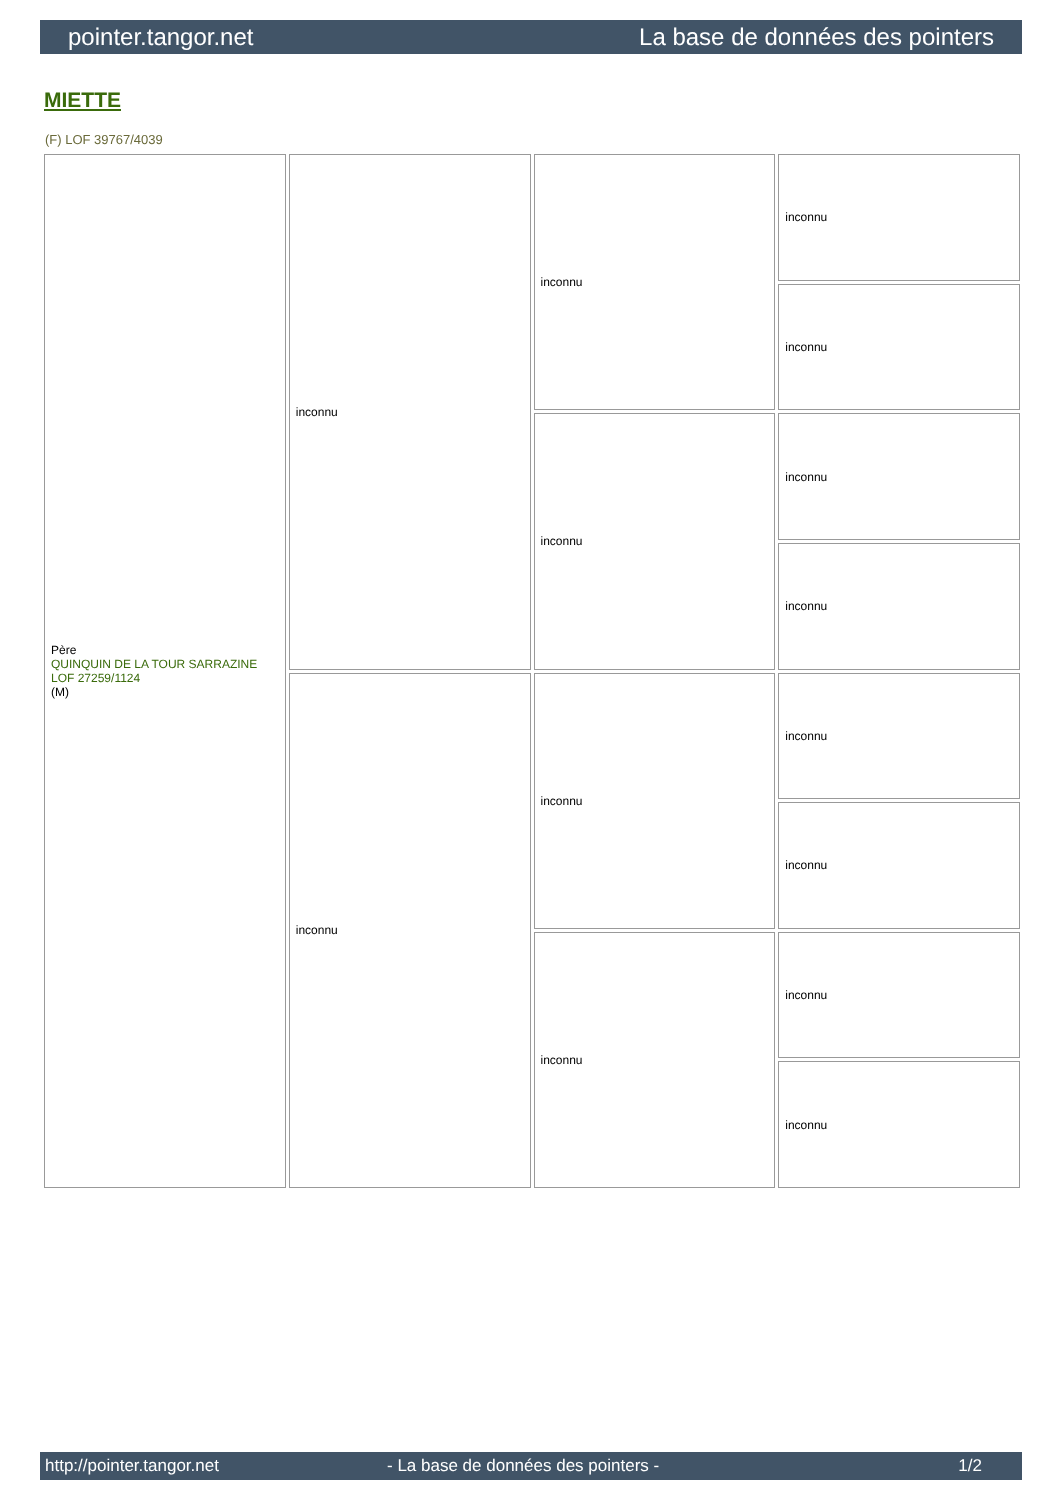pointer.tangor.net La base de données des pointers
MIETTE
(F) LOF 39767/4039
| Père QUINQUIN DE LA TOUR SARRAZINE LOF 27259/1124 (M) | inconnu | inconnu | inconnu |
| | | | inconnu |
| | | inconnu | inconnu |
| | | | inconnu |
| | inconnu | inconnu | inconnu |
| | | | inconnu |
| | | inconnu | inconnu |
| | | | inconnu |
http://pointer.tangor.net - La base de données des pointers - 1/2